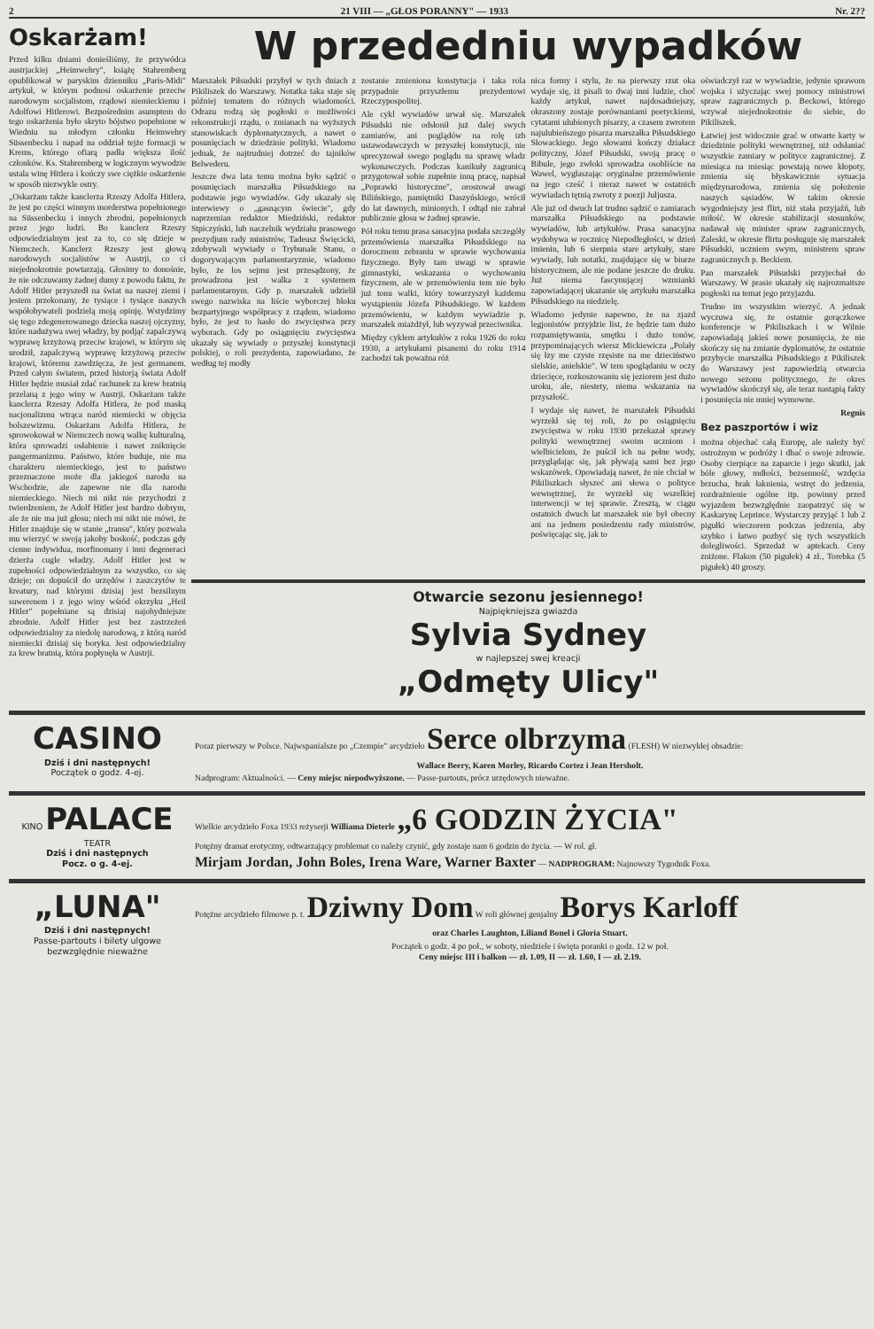2 21 VIII — „GŁOS PORANNY" — 1933 Nr. 2??
Oskarżam!
Przed kilku dniami donieśliśmy, że przywódca austrjackiej „Heimwehry", książę Stahremberg opublikował w paryskim dzienniku „Paris-Midi" artykuł, w którym podnosi oskarżenie przeciw narodowym socjalistom, rządowi niemieckiemu i Adolfowi Hitlerowi. Bezpośrednim asumptem do tego oskarżenia było skryto bójstwo popełnione w Wiedniu na młodym członku Heimwehry Süssenbecku i napad na oddział tejże formacji w Krems, którego ofiarą padła większa ilość członków. Ks. Stahremberg w logicznym wywodzie ustala winę Hitlera i kończy swe ciężkie oskarżenie w sposób niezwykle ostry.
„Oskarżam także kanclerza Rzeszy Adolfa Hitlera, że jest po części winnym morderstwa popełnionego na Süssenbecku i innych zbrodni, popełnionych przez jego ludzi. Bo kanclerz Rzeszy odpowiedzialnym jest za to, co się dzieje w Niemczech. Kanclerz Rzeszy jest głową narodowych socjalistów w Austrji, co ci niejednokrotnie powtarzają. Głosimy to donośnie, że nie odczuwamy żadnej dumy z powodu faktu, że Adolf Hitler przyszedł na świat na naszej ziemi i jestem przekonany, że tysiące i tysiące naszych współobywateli podzielą moją opinję. Wstydzimy się tego zdegenerowanego dziecka naszej ojczyzny, które nadużywa swej władzy, by podjąć zapalczywą wyprawę krzyżową przeciw krajowi, w którym się urodził, zapalczywą wyprawę krzyżową przeciw krajowi, któremu zawdzięcza, że jest germanem. Przed całym światem, przed historją świata Adolf Hitler będzie musiał zdać rachunek za krew bratnią przelaną z jego winy w Austrji. Oskarżam także kanclerza Rzeszy Adolfa Hitlera, że pod maską nacjonalizmu wtrąca naród niemiecki w objęcia bolszewizmu. Oskarżam Adolfa Hitlera, że sprowokował w Niemczech nową walkę kulturalną, która sprowadzi osłabienie i nawet zniknięcie pangermanizmu. Państwo, które buduje, nie ma charakteru niemieckiego, jest to państwo przeznaczone może dla jakiegoś narodu na Wschodzie, ale zapewne nie dla narodu niemieckiego. Niech mi nikt nie przychodzi z twierdzeniem, że Adolf Hitler jest bardzo dobrym, ale że nie ma już głosu; niech mi nikt nie mówi, że Hitler znajduje się w stanie „transu", który pozwala mu wierzyć w swoją jakoby boskość, podczas gdy cienne indywidua, morfinomany i inni degeneraci dzierża cugle władzy. Adolf Hitler jest w zupełności odpowiedzialnym za wszystko, co się dzieje; on dopuścił do urzędów i zaszczytów te kreatury, nad którymi dzisiaj jest bezsilnym suwerenem i z jego winy wśród okrzyku „Heil Hitler" popełniane są dzisiaj najohydniejsze zbrodnie. Adolf Hitler jest bez zastrzeżeń odpowiedzialny za niedolę narodową, z którą naród niemiecki dzisiaj się boryka. Jest odpowiedzialny za krew bratnią, która popłynęła w Austrji.
W przededniu wypadków
Marszałek Piłsudski przybył w tych dniach z Pikiliszek do Warszawy. Notatka taka staje się później tematem do różnych wiadomości. Odrazu rodzą się pogłoski o możliwości rekonstrukcji rządu, o zmianach na wyższych stanowiskach dyplomatycznych, a nawet o posunięciach w dziedzinie polityki. Wiadomo jednak, że najtrudniej dotrzeć do tajników Belwederu.
Jeszcze dwa lata temu można było sądzić o posunięciach marszałka Piłsudskiego na podstawie jego wywiadów. Gdy ukazały się interwiewy o „gasnącym świecie", gdy naprzemian redaktor Miedziński, redaktor Stpiczyński, lub naczelnik wydziału prasowego prezydjum rady ministrów, Tadeusz Święcicki, zdobywali wywiady o Trybunale Stanu, o dogorywającym parlamentaryzmie, wiadomo było, że los sejmu jest przesądzony, że prowadzona jest walka z systemem parlamentarnym. Gdy p. marszałek udzielił swego nazwiska na liście wyborczej bloku bezpartyjnego współpracy z rządem, wiadomo było, że jest to hasło do zwycięstwa przy wyborach. Gdy po osiągnięciu zwycięstwa ukazały się wywiady o przyszłej konstytucji polskiej, o roli prezydenta, zapowiadano, że według tej modły
zostanie zmieniona konstytucja i taka rola przypadnie przyszłemu prezydentowi Rzeczypospolitej.
Ale cykl wywiadów urwał się. Marszałek Piłsudski nie odsłonił już dalej swych zamiarów, ani poglądów na rolę izb ustawodawczych w przyszłej konstytucji, nie sprecyzował swego poglądu na sprawę władz wykonawczych. Podczas kanikuły zagranicą przygotował sobie zupełnie inną pracę, napisał „Poprawki historyczne", orostował uwagi Bilińskiego, pamiętniki Daszyńskiego, wrócił do lat dawnych, minionych. I odtąd nie zabrał publicznie głosu w żadnej sprawie.
Pół roku temu prasa sanacyjna podała szczegóły przemówienia marszałka Piłsudskiego na dorocznem zebraniu w sprawie wychowania fizycznego. Były tam uwagi w sprawie gimnastyki, wskazania o wychowaniu fizycznem, ale w przemówieniu tem nie było już tonu walki, który towarzyszył każdemu wystąpieniu Józefa Piłsudskiego. W każdem przemówieniu, w każdym wywiadzie p. marszałek miażdżył, lub wyzywał przeciwnika.
Między cyklem artykułów z roku 1926 do roku 1930, a artykułami pisanemi do roku 1914 zachodzi tak poważna róż
nica formy i stylu, że na pierwszy rzut oka wydaje się, iż pisali to dwaj inni ludzie, choć każdy artykuł, nawet najdosadniejszy, okraszony zostaje porównaniami poetyckiemi, cytatami ulubionych pisarzy, a czasem zwrotem najulubieńszego pisarza marszałka Piłsudskiego Słowackiego. Jego słowami kończy działacz polityczny, Józef Piłsudski, swoją pracę o Bibule, jego zwłoki sprowadza osobliście na Wawel, wygłaszając oryginalne przemówienie na jego cześć i nieraz nawet w ostatnich wywiadach tętnią zwroty z poezji Juljusza.
Ale już od dwuch lat trudno sądzić o zamiarach marszałka Piłsudskiego na podstawie wywiadów, lub artykułów. Prasa sanacyjna wydobywa w rocznicę Niepodległości, w dzień imienin, lub 6 sierpnia stare artykuły, stare wywiady, lub notatki, znajdujące się w biurze historycznem, ale nie podane jeszcze do druku. Już niema fascynującej wzmianki zapowiadającej ukazanie się artykułu marszałka Piłsudskiego na niedzielę.
Wiadomo jedynie napewno, że na zjazd legjonistów przyjdzie list, że będzie tam dużo rozpamiętywania, smętku i dużo tonów, przypominających wiersz Mickiewicza „Polały się łzy me czyste rzęsiste na me dzieciństwo sielskie, anielskie". W tem spoglądaniu w oczy dziecięce, rozkoszowaniu się jeziorem jest dużo uroku, ale, niestety, niema wskazania na przyszłość.
I wydaje się nawet, że marszałek Piłsudski wyrzekł się tej roli, że po osiągnięciu zwycięstwa w roku 1930 przekazał sprawy polityki wewnętrznej swoim uczniom i wielbicielom, że puścił ich na pełne wody, przyglądając się, jak pływają sami bez jego wskazówek. Opowiadają nawet, że nie chciał w Pikiliszkach słyszeć ani słowa o polityce wewnętrznej, że wyrzekł się wszelkiej interwencji w tej sprawie. Zresztą, w ciągu ostatnich dwuch lat marszałek nie był obecny ani na jednem posiedzeniu rady ministrów, poświęcając się, jak to
oświadczył raz w wywiadzie, jedynie sprawom wojska i użyczając swej pomocy ministrowi spraw zagranicznych p. Beckowi, którego wzywał niejednokrotnie do siebie, do Pikiliszek.
Łatwiej jest widocznie grać w otwarte karty w dziedzinie polityki wewnętrznej, niż odsłaniać wszystkie zamiary w polityce zagranicznej. Z miesiąca na miesiąc powstają nowe kłopoty, zmienia się błyskawicznie sytuacja międzynarodowa, zmienia się położenie naszych sąsiadów. W takim okresie wygodniejszy jest flirt, niż stała przyjaźń, lub miłość. W okresie stabilizacji stosunków, nadawał się minister spraw zagranicznych, Zaleski, w okresie flirtu posługuje się marszałek Piłsudski, uczniem swym, ministrem spraw zagranicznych p. Beckiem.
Pan marszałek Piłsudski przyjechał do Warszawy. W prasie ukazały się najrozmaitsze pogłoski na temat jego przyjazdu.
Trudno im wszystkim wierzyć. A jednak wyczuwa się, że ostatnie gorączkowe konferencje w Pikiliszkach i w Wilnie zapowiadają jakieś nowe posunięcia, że nie skończy się na zmianie dyplomatów, że ostatnie przybycie marszałka Piłsudskiego z Pikiliszek do Warszawy jest zapowiedzią otwarcia nowego sezonu politycznego, że okres wywiadów skończył się, ale teraz nastąpią fakty i posunięcia nie mniej wymowne.
Regnis
Bez paszportów i wiz
można objechać całą Europę, ale należy być ostrożnym w podróży i dbać o swoje zdrowie. Osoby cierpiące na zaparcie i jego skutki, jak bóle głowy, mdłości, bezsenność, wzdęcia brzucha, brak łaknienia, wstręt do jedzenia, rozdrażnienie ogólne itp. powinny przed wyjazdem bezwzględnie zaopatrzyć się w Kaskarynę Leprince. Wystarczy przyjąć 1 lub 2 pigułki wieczorem podczas jedzenia, aby szybko i łatwo pozbyć się tych wszystkich dolegliwości. Sprzedaż w aptekach. Ceny zniżone. Flakon (50 pigułek) 4 zł., Torebka (5 pigułek) 40 groszy.
Otwarcie sezonu jesiennego!
Najpiękniejsza gwiazda
Sylvia Sydney
w najlepszej swej kreacji
„Odmęty Ulicy"
CASINO
Dziś i dni następnych!
Początek o godz. 4-ej.
Poraz pierwszy w Polsce. Najwspanialsze po „Czempie" arcydzieło Serce olbrzyma (FLESH) W niezwykłej obsadzie:
Wallace Beery, Karen Morley, Ricardo Cortez i Jean Hersholt.
Nadprogram: Aktualności. — Ceny miejsc niepodwyższone. — Passe-partouts, prócz urzędowych nieważne.
KINO PALACE TEATR
Dziś i dni następnych
Pocz. o g. 4-ej.
Wielkie arcydzieło Foxa 1933 reżyserji Williama Dieterle „6 GODZIN ŻYCIA"
Potężny dramat erotyczny, odtwarzający problemat co należy czynić, gdy zostaje nam 6 godzin do życia. — W rol. gł.
Mirjam Jordan, John Boles, Irena Ware, Warner Baxter — NADPROGRAM: Najnowszy Tygodnik Foxa.
„LUNA"
Dziś i dni następnych!
Passe-partouts i bilety ulgowe bezwzględnie nieważne
Potężne arcydzieło filmowe p. t. Dziwny Dom W roli głównej genjalny Borys Karloff
oraz Charles Laughton, Liliand Bonel i Gloria Stuart.
Początek o godz. 4 po poł., w soboty, niedziele i święta poranki o godz. 12 w poł.
Ceny miejsc III i balkon — zł. 1.09, II — zł. 1.60, I — zł. 2.19.